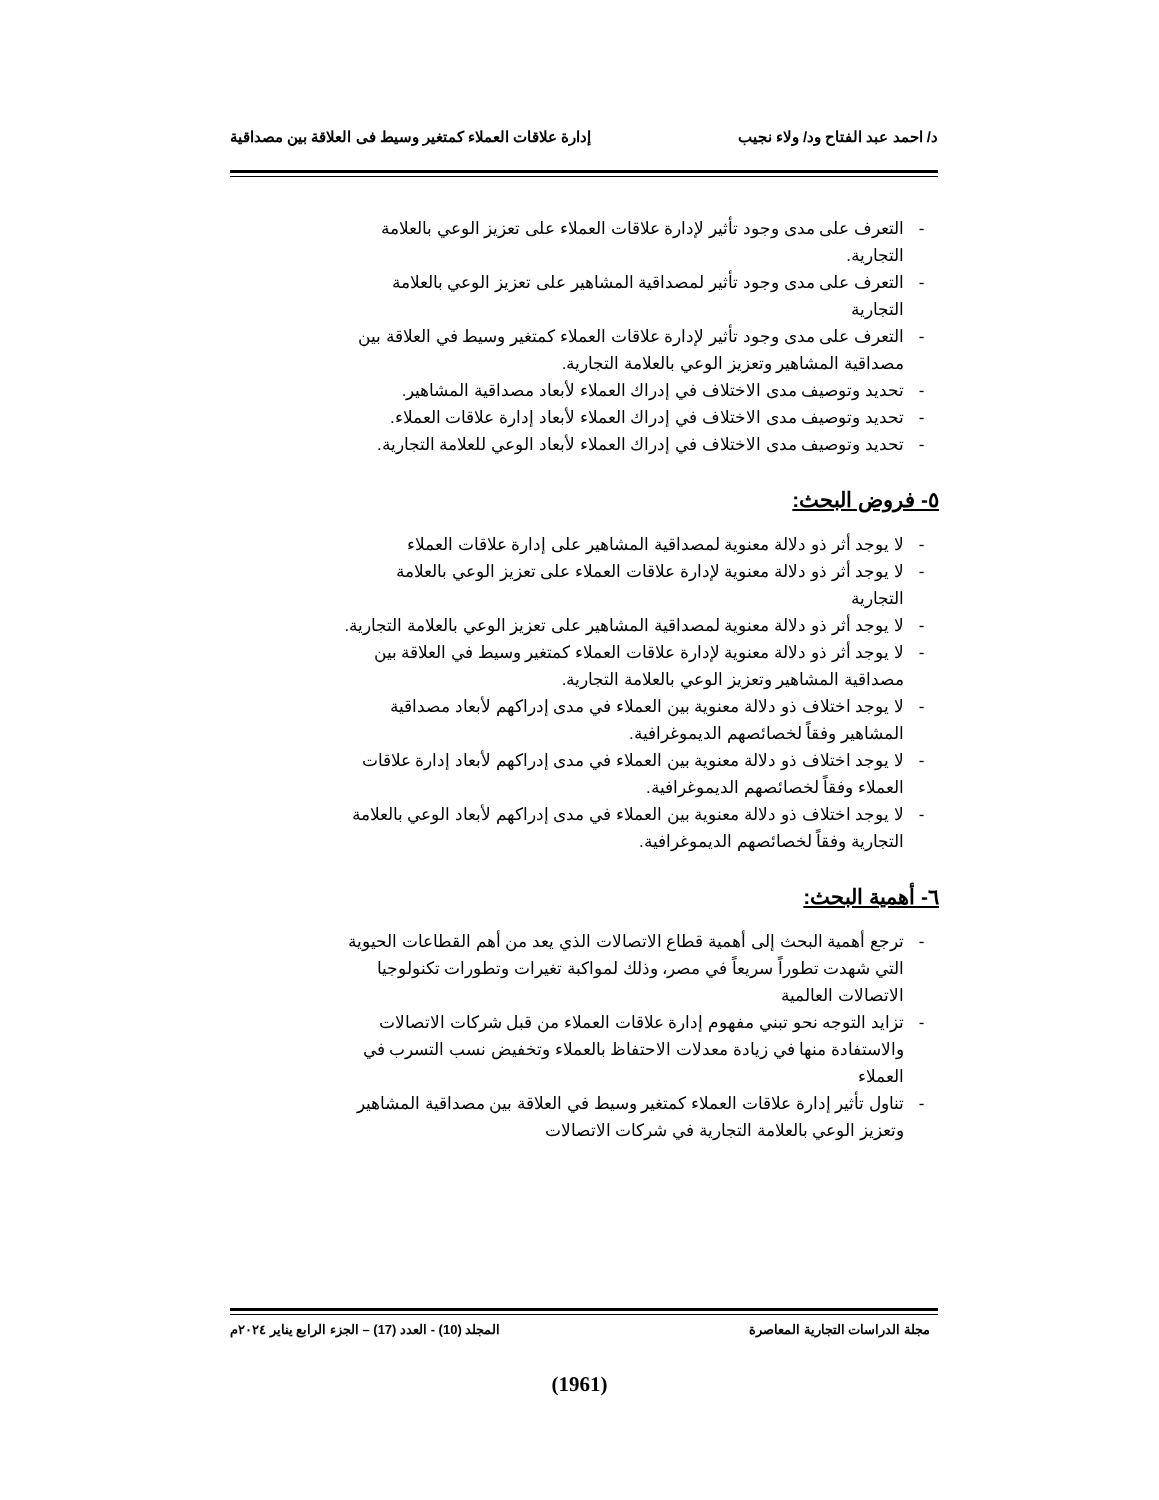د/ احمد عبد الفتاح ود/ ولاء نجيب إدارة علاقات العملاء كمتغير وسيط فى العلاقة بين مصداقية
- التعرف على مدى وجود تأثير لإدارة علاقات العملاء على تعزيز الوعي بالعلامة التجارية.
- التعرف على مدى وجود تأثير لمصداقية المشاهير على تعزيز الوعي بالعلامة التجارية
- التعرف على مدى وجود تأثير لإدارة علاقات العملاء كمتغير وسيط في العلاقة بين مصداقية المشاهير وتعزيز الوعي بالعلامة التجارية.
- تحديد وتوصيف مدى الاختلاف في إدراك العملاء لأبعاد مصداقية المشاهير.
- تحديد وتوصيف مدى الاختلاف في إدراك العملاء لأبعاد إدارة علاقات العملاء.
- تحديد وتوصيف مدى الاختلاف في إدراك العملاء لأبعاد الوعي للعلامة التجارية.
٥- فروض البحث:
- لا يوجد أثر ذو دلالة معنوية لمصداقية المشاهير على إدارة علاقات العملاء
- لا يوجد أثر ذو دلالة معنوية لإدارة علاقات العملاء على تعزيز الوعي بالعلامة التجارية
- لا يوجد أثر ذو دلالة معنوية لمصداقية المشاهير على تعزيز الوعي بالعلامة التجارية.
- لا يوجد أثر ذو دلالة معنوية لإدارة علاقات العملاء كمتغير وسيط في العلاقة بين مصداقية المشاهير وتعزيز الوعي بالعلامة التجارية.
- لا يوجد اختلاف ذو دلالة معنوية بين العملاء في مدى إدراكهم لأبعاد مصداقية المشاهير وفقاً لخصائصهم الديموغرافية.
- لا يوجد اختلاف ذو دلالة معنوية بين العملاء في مدى إدراكهم لأبعاد إدارة علاقات العملاء وفقاً لخصائصهم الديموغرافية.
- لا يوجد اختلاف ذو دلالة معنوية بين العملاء في مدى إدراكهم لأبعاد الوعي بالعلامة التجارية وفقاً لخصائصهم الديموغرافية.
٦- أهمية البحث:
- ترجع أهمية البحث إلى أهمية قطاع الاتصالات الذي يعد من أهم القطاعات الحيوية التي شهدت تطوراً سريعاً في مصر، وذلك لمواكبة تغيرات وتطورات تكنولوجيا الاتصالات العالمية
- تزايد التوجه نحو تبني مفهوم إدارة علاقات العملاء من قبل شركات الاتصالات والاستفادة منها في زيادة معدلات الاحتفاظ بالعملاء وتخفيض نسب التسرب في العملاء
- تناول تأثير إدارة علاقات العملاء كمتغير وسيط في العلاقة بين مصداقية المشاهير وتعزيز الوعي بالعلامة التجارية في شركات الاتصالات
مجلة الدراسات التجارية المعاصرة المجلد (10) - العدد (17) – الجزء الرابع يناير ٢٠٢٤م
(1961)